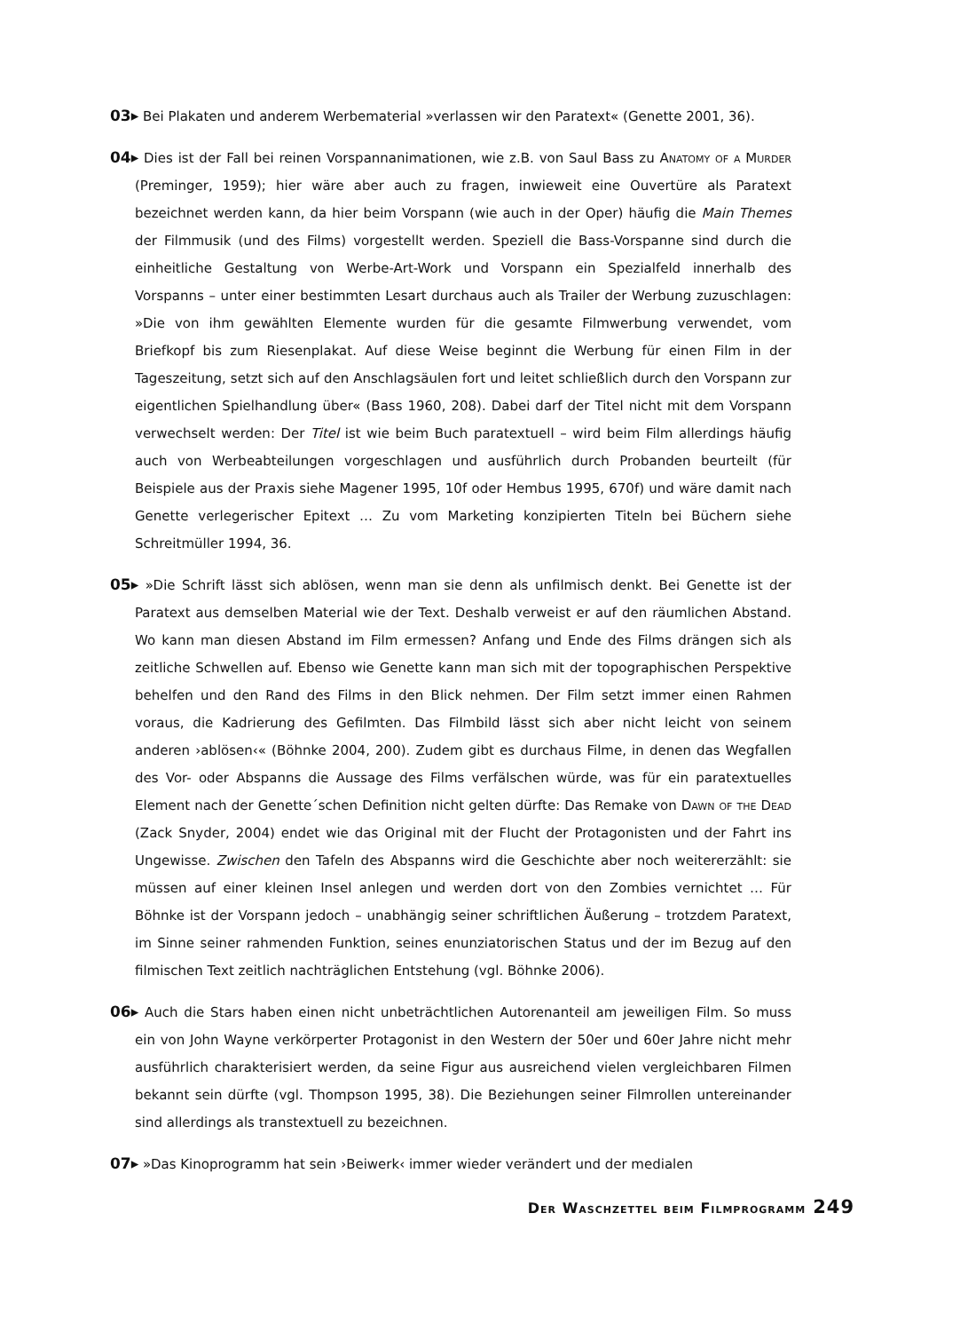03▸ Bei Plakaten und anderem Werbematerial »verlassen wir den Paratext« (Genette 2001, 36).
04▸ Dies ist der Fall bei reinen Vorspannanimationen, wie z.B. von Saul Bass zu Anatomy of a Murder (Preminger, 1959); hier wäre aber auch zu fragen, inwieweit eine Ouvertüre als Paratext bezeichnet werden kann, da hier beim Vorspann (wie auch in der Oper) häufig die Main Themes der Filmmusik (und des Films) vorgestellt werden. Speziell die Bass-Vorspanne sind durch die einheitliche Gestaltung von Werbe-Art-Work und Vorspann ein Spezialfeld innerhalb des Vorspanns – unter einer bestimmten Lesart durchaus auch als Trailer der Werbung zuzuschlagen: »Die von ihm gewählten Elemente wurden für die gesamte Filmwerbung verwendet, vom Briefkopf bis zum Riesenplakat. Auf diese Weise beginnt die Werbung für einen Film in der Tageszeitung, setzt sich auf den Anschlagsäulen fort und leitet schließlich durch den Vorspann zur eigentlichen Spielhandlung über« (Bass 1960, 208). Dabei darf der Titel nicht mit dem Vorspann verwechselt werden: Der Titel ist wie beim Buch paratextuell – wird beim Film allerdings häufig auch von Werbeabteilungen vorgeschlagen und ausführlich durch Probanden beurteilt (für Beispiele aus der Praxis siehe Magener 1995, 10f oder Hembus 1995, 670f) und wäre damit nach Genette verlegerischer Epitext … Zu vom Marketing konzipierten Titeln bei Büchern siehe Schreitmüller 1994, 36.
05▸ »Die Schrift lässt sich ablösen, wenn man sie denn als unfilmisch denkt. Bei Genette ist der Paratext aus demselben Material wie der Text. Deshalb verweist er auf den räumlichen Abstand. Wo kann man diesen Abstand im Film ermessen? Anfang und Ende des Films drängen sich als zeitliche Schwellen auf. Ebenso wie Genette kann man sich mit der topographischen Perspektive behelfen und den Rand des Films in den Blick nehmen. Der Film setzt immer einen Rahmen voraus, die Kadrierung des Gefilmten. Das Filmbild lässt sich aber nicht leicht von seinem anderen ›ablösen‹« (Böhnke 2004, 200). Zudem gibt es durchaus Filme, in denen das Wegfallen des Vor- oder Abspanns die Aussage des Films verfälschen würde, was für ein paratextuelles Element nach der Genette´schen Definition nicht gelten dürfte: Das Remake von Dawn of the Dead (Zack Snyder, 2004) endet wie das Original mit der Flucht der Protagonisten und der Fahrt ins Ungewisse. Zwischen den Tafeln des Abspanns wird die Geschichte aber noch weitererzählt: sie müssen auf einer kleinen Insel anlegen und werden dort von den Zombies vernichtet … Für Böhnke ist der Vorspann jedoch – unabhängig seiner schriftlichen Äußerung – trotzdem Paratext, im Sinne seiner rahmenden Funktion, seines enunziatorischen Status und der im Bezug auf den filmischen Text zeitlich nachträglichen Entstehung (vgl. Böhnke 2006).
06▸ Auch die Stars haben einen nicht unbeträchtlichen Autorenanteil am jeweiligen Film. So muss ein von John Wayne verkörperter Protagonist in den Western der 50er und 60er Jahre nicht mehr ausführlich charakterisiert werden, da seine Figur aus ausreichend vielen vergleichbaren Filmen bekannt sein dürfte (vgl. Thompson 1995, 38). Die Beziehungen seiner Filmrollen untereinander sind allerdings als transtextuell zu bezeichnen.
07▸ »Das Kinoprogramm hat sein ›Beiwerk‹ immer wieder verändert und der medialen
Der Waschzettel beim Filmprogramm 249